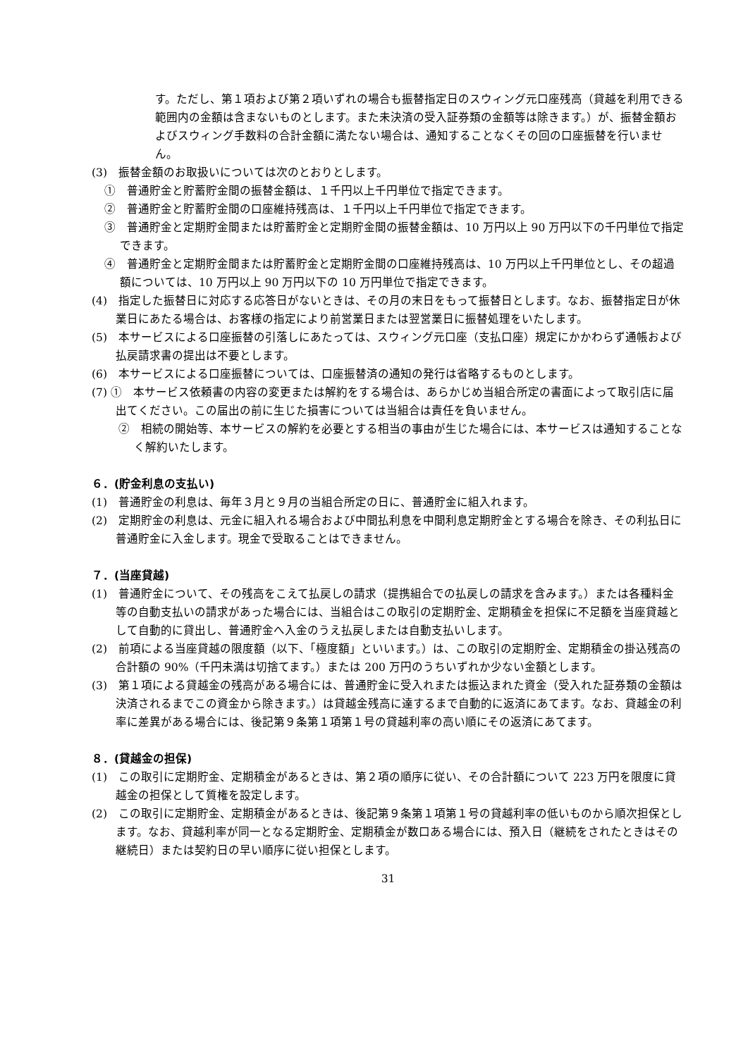す。ただし、第１項および第２項いずれの場合も振替指定日のスウィング元口座残高（貸越を利用できる範囲内の金額は含まないものとします。また未決済の受入証券類の金額等は除きます。）が、振替金額およびスウィング手数料の合計金額に満たない場合は、通知することなくその回の口座振替を行いません。
(3)　振替金額のお取扱いについては次のとおりとします。
①　普通貯金と貯蓄貯金間の振替金額は、１千円以上千円単位で指定できます。
②　普通貯金と貯蓄貯金間の口座維持残高は、１千円以上千円単位で指定できます。
③　普通貯金と定期貯金間または貯蓄貯金と定期貯金間の振替金額は、10 万円以上 90 万円以下の千円単位で指定できます。
④　普通貯金と定期貯金間または貯蓄貯金と定期貯金間の口座維持残高は、10 万円以上千円単位とし、その超過額については、10 万円以上 90 万円以下の 10 万円単位で指定できます。
(4)　指定した振替日に対応する応答日がないときは、その月の末日をもって振替日とします。なお、振替指定日が休業日にあたる場合は、お客様の指定により前営業日または翌営業日に振替処理をいたします。
(5)　本サービスによる口座振替の引落しにあたっては、スウィング元口座（支払口座）規定にかかわらず通帳および払戻請求書の提出は不要とします。
(6)　本サービスによる口座振替については、口座振替済の通知の発行は省略するものとします。
(7) ①　本サービス依頼書の内容の変更または解約をする場合は、あらかじめ当組合所定の書面によって取引店に届出てください。この届出の前に生じた損害については当組合は責任を負いません。
②　相続の開始等、本サービスの解約を必要とする相当の事由が生じた場合には、本サービスは通知することなく解約いたします。
６．(貯金利息の支払い)
(1)　普通貯金の利息は、毎年３月と９月の当組合所定の日に、普通貯金に組入れます。
(2)　定期貯金の利息は、元金に組入れる場合および中間払利息を中間利息定期貯金とする場合を除き、その利払日に普通貯金に入金します。現金で受取ることはできません。
７．(当座貸越)
(1)　普通貯金について、その残高をこえて払戻しの請求（提携組合での払戻しの請求を含みます。）または各種料金等の自動支払いの請求があった場合には、当組合はこの取引の定期貯金、定期積金を担保に不足額を当座貸越として自動的に貸出し、普通貯金へ入金のうえ払戻しまたは自動支払いします。
(2)　前項による当座貸越の限度額（以下、「極度額」といいます。）は、この取引の定期貯金、定期積金の掛込残高の合計額の 90%（千円未満は切捨てます。）または 200 万円のうちいずれか少ない金額とします。
(3)　第１項による貸越金の残高がある場合には、普通貯金に受入れまたは振込まれた資金（受入れた証券類の金額は決済されるまでこの資金から除きます。）は貸越金残高に達するまで自動的に返済にあてます。なお、貸越金の利率に差異がある場合には、後記第９条第１項第１号の貸越利率の高い順にその返済にあてます。
８．(貸越金の担保)
(1)　この取引に定期貯金、定期積金があるときは、第２項の順序に従い、その合計額について 223 万円を限度に貸越金の担保として質権を設定します。
(2)　この取引に定期貯金、定期積金があるときは、後記第９条第１項第１号の貸越利率の低いものから順次担保とします。なお、貸越利率が同一となる定期貯金、定期積金が数口ある場合には、預入日（継続をされたときはその継続日）または契約日の早い順序に従い担保とします。
31